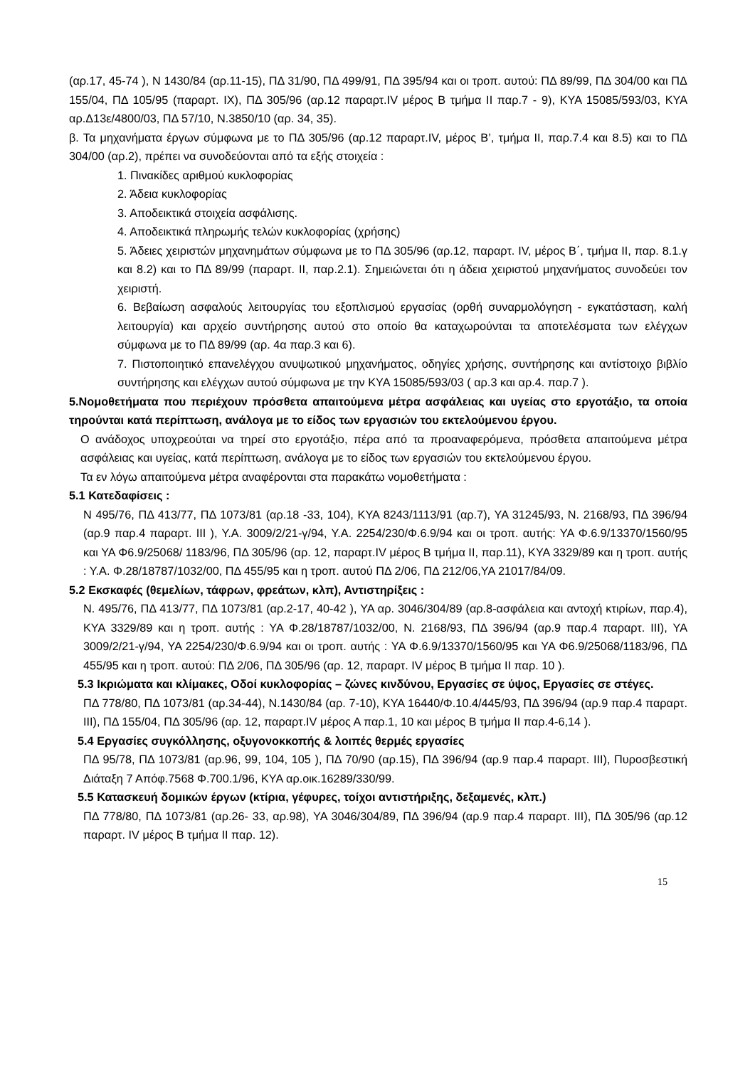(αρ.17, 45-74 ), Ν 1430/84 (αρ.11-15), ΠΔ 31/90, ΠΔ 499/91, ΠΔ 395/94 και οι τροπ. αυτού: ΠΔ 89/99, ΠΔ 304/00 και ΠΔ 155/04, ΠΔ 105/95 (παραρτ. IX), ΠΔ 305/96 (αρ.12 παραρτ.IV μέρος Β τμήμα II παρ.7 - 9), ΚΥΑ 15085/593/03, ΚΥΑ αρ.Δ13ε/4800/03, ΠΔ 57/10, Ν.3850/10 (αρ. 34, 35).
β. Τα μηχανήματα έργων σύμφωνα με το ΠΔ 305/96 (αρ.12 παραρτ.IV, μέρος Β’, τμήμα ΙΙ, παρ.7.4 και 8.5) και το ΠΔ 304/00 (αρ.2), πρέπει να συνοδεύονται από τα εξής στοιχεία :
1. Πινακίδες αριθμού κυκλοφορίας
2. Άδεια κυκλοφορίας
3. Αποδεικτικά στοιχεία ασφάλισης.
4. Αποδεικτικά πληρωμής τελών κυκλοφορίας (χρήσης)
5. Άδειες χειριστών μηχανημάτων σύμφωνα με το ΠΔ 305/96 (αρ.12, παραρτ. IV, μέρος Β΄, τμήμα ΙΙ, παρ. 8.1.γ και 8.2) και το ΠΔ 89/99 (παραρτ. ΙΙ, παρ.2.1). Σημειώνεται ότι η άδεια χειριστού μηχανήματος συνοδεύει τον χειριστή.
6. Βεβαίωση ασφαλούς λειτουργίας του εξοπλισμού εργασίας (ορθή συναρμολόγηση - εγκατάσταση, καλή λειτουργία) και αρχείο συντήρησης αυτού στο οποίο θα καταχωρούνται τα αποτελέσματα των ελέγχων σύμφωνα με το ΠΔ 89/99 (αρ. 4α παρ.3 και 6).
7. Πιστοποιητικό επανελέγχου ανυψωτικού μηχανήματος, οδηγίες χρήσης, συντήρησης και αντίστοιχο βιβλίο συντήρησης και ελέγχων αυτού σύμφωνα με την ΚΥΑ 15085/593/03 ( αρ.3 και αρ.4. παρ.7 ).
5.Νομοθετήματα που περιέχουν πρόσθετα απαιτούμενα μέτρα ασφάλειας και υγείας στο εργοτάξιο, τα οποία τηρούνται κατά περίπτωση, ανάλογα με το είδος των εργασιών του εκτελούμενου έργου.
Ο ανάδοχος υποχρεούται να τηρεί στο εργοτάξιο, πέρα από τα προαναφερόμενα, πρόσθετα απαιτούμενα μέτρα ασφάλειας και υγείας, κατά περίπτωση, ανάλογα με το είδος των εργασιών του εκτελούμενου έργου.
Τα εν λόγω απαιτούμενα μέτρα αναφέρονται στα παρακάτω νομοθετήματα :
5.1 Κατεδαφίσεις :
Ν 495/76, ΠΔ 413/77, ΠΔ 1073/81 (αρ.18 -33, 104), ΚΥΑ 8243/1113/91 (αρ.7), ΥΑ 31245/93, Ν. 2168/93, ΠΔ 396/94 (αρ.9 παρ.4 παραρτ. ΙΙΙ ), Υ.Α. 3009/2/21-γ/94, Υ.Α. 2254/230/Φ.6.9/94 και οι τροπ. αυτής: ΥΑ Φ.6.9/13370/1560/95 και ΥΑ Φ6.9/25068/ 1183/96, ΠΔ 305/96 (αρ. 12, παραρτ.IV μέρος Β τμήμα II, παρ.11), ΚΥΑ 3329/89 και η τροπ. αυτής : Υ.Α. Φ.28/18787/1032/00, ΠΔ 455/95 και η τροπ. αυτού ΠΔ 2/06, ΠΔ 212/06,ΥΑ 21017/84/09.
5.2 Εκσκαφές (θεμελίων, τάφρων, φρεάτων, κλπ), Αντιστηρίξεις :
Ν. 495/76, ΠΔ 413/77, ΠΔ 1073/81 (αρ.2-17, 40-42 ), ΥΑ αρ. 3046/304/89 (αρ.8-ασφάλεια και αντοχή κτιρίων, παρ.4), ΚΥΑ 3329/89 και η τροπ. αυτής : ΥΑ Φ.28/18787/1032/00, Ν. 2168/93, ΠΔ 396/94 (αρ.9 παρ.4 παραρτ. ΙΙΙ), ΥΑ 3009/2/21-γ/94, ΥΑ 2254/230/Φ.6.9/94 και οι τροπ. αυτής : ΥΑ Φ.6.9/13370/1560/95 και ΥΑ Φ6.9/25068/1183/96, ΠΔ 455/95 και η τροπ. αυτού: ΠΔ 2/06, ΠΔ 305/96 (αρ. 12, παραρτ. IV μέρος Β τμήμα ΙΙ παρ. 10 ).
5.3 Ικριώματα και κλίμακες, Οδοί κυκλοφορίας – ζώνες κινδύνου, Εργασίες σε ύψος, Εργασίες σε στέγες.
ΠΔ 778/80, ΠΔ 1073/81 (αρ.34-44), Ν.1430/84 (αρ. 7-10), ΚΥΑ 16440/Φ.10.4/445/93, ΠΔ 396/94 (αρ.9 παρ.4 παραρτ. ΙΙΙ), ΠΔ 155/04, ΠΔ 305/96 (αρ. 12, παραρτ.IV μέρος Α παρ.1, 10 και μέρος Β τμήμα ΙΙ παρ.4-6,14 ).
5.4 Εργασίες συγκόλλησης, οξυγονοκκοπής & λοιπές θερμές εργασίες
ΠΔ 95/78, ΠΔ 1073/81 (αρ.96, 99, 104, 105 ), ΠΔ 70/90 (αρ.15), ΠΔ 396/94 (αρ.9 παρ.4 παραρτ. ΙΙΙ), Πυροσβεστική Διάταξη 7 Απόφ.7568 Φ.700.1/96, ΚΥΑ αρ.οικ.16289/330/99.
5.5 Κατασκευή δομικών έργων (κτίρια, γέφυρες, τοίχοι αντιστήριξης, δεξαμενές, κλπ.)
ΠΔ 778/80, ΠΔ 1073/81 (αρ.26- 33, αρ.98), ΥΑ 3046/304/89, ΠΔ 396/94 (αρ.9 παρ.4 παραρτ. ΙΙΙ), ΠΔ 305/96 (αρ.12 παραρτ. IV μέρος Β τμήμα ΙΙ παρ. 12).
15